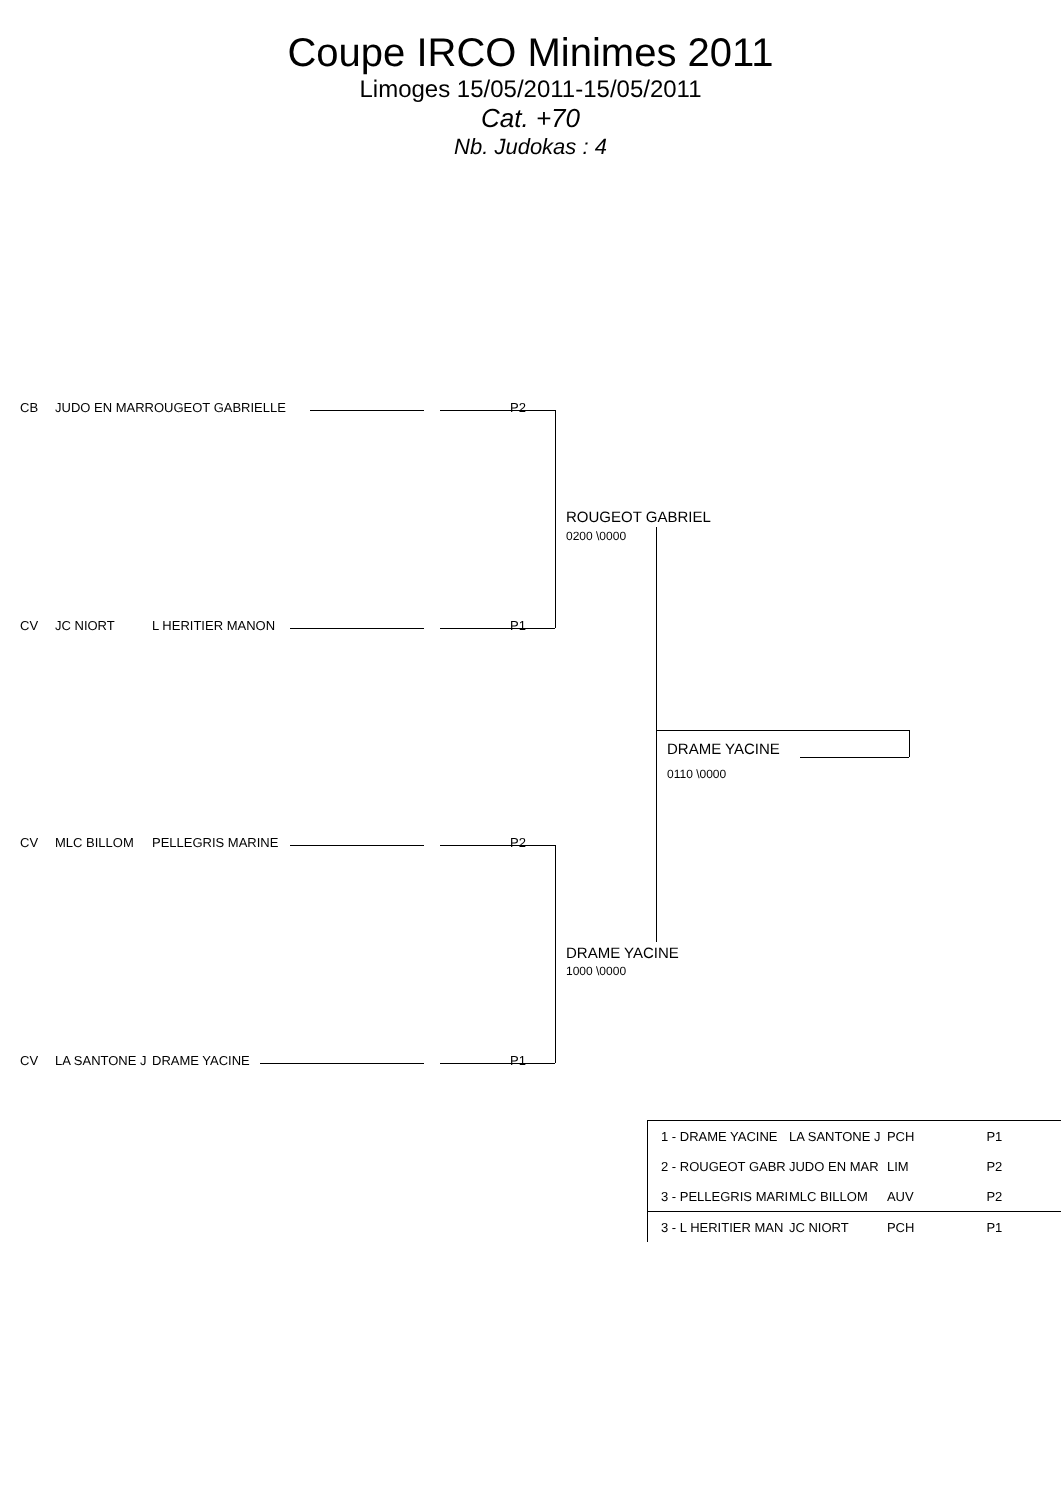Coupe IRCO Minimes 2011
Limoges 15/05/2011-15/05/2011
Cat. +70
Nb. Judokas : 4
CB JUDO EN MARROUGEOT GABRIELLE P2
CV JC NIORT L HERITIER MANON P1
CV MLC BILLOM PELLEGRIS MARINE P2
CV LA SANTONE J DRAME YACINE P1
ROUGEOT GABRIEL
0200 \0000
DRAME YACINE
0110 \0000
DRAME YACINE
1000 \0000
| 1 - DRAME YACINE | LA SANTONE J | PCH | P1 |
| 2 - ROUGEOT GABR | JUDO EN MAR | LIM | P2 |
| 3 - PELLEGRIS MARI | MLC BILLOM | AUV | P2 |
| 3 - L HERITIER MAN | JC NIORT | PCH | P1 |